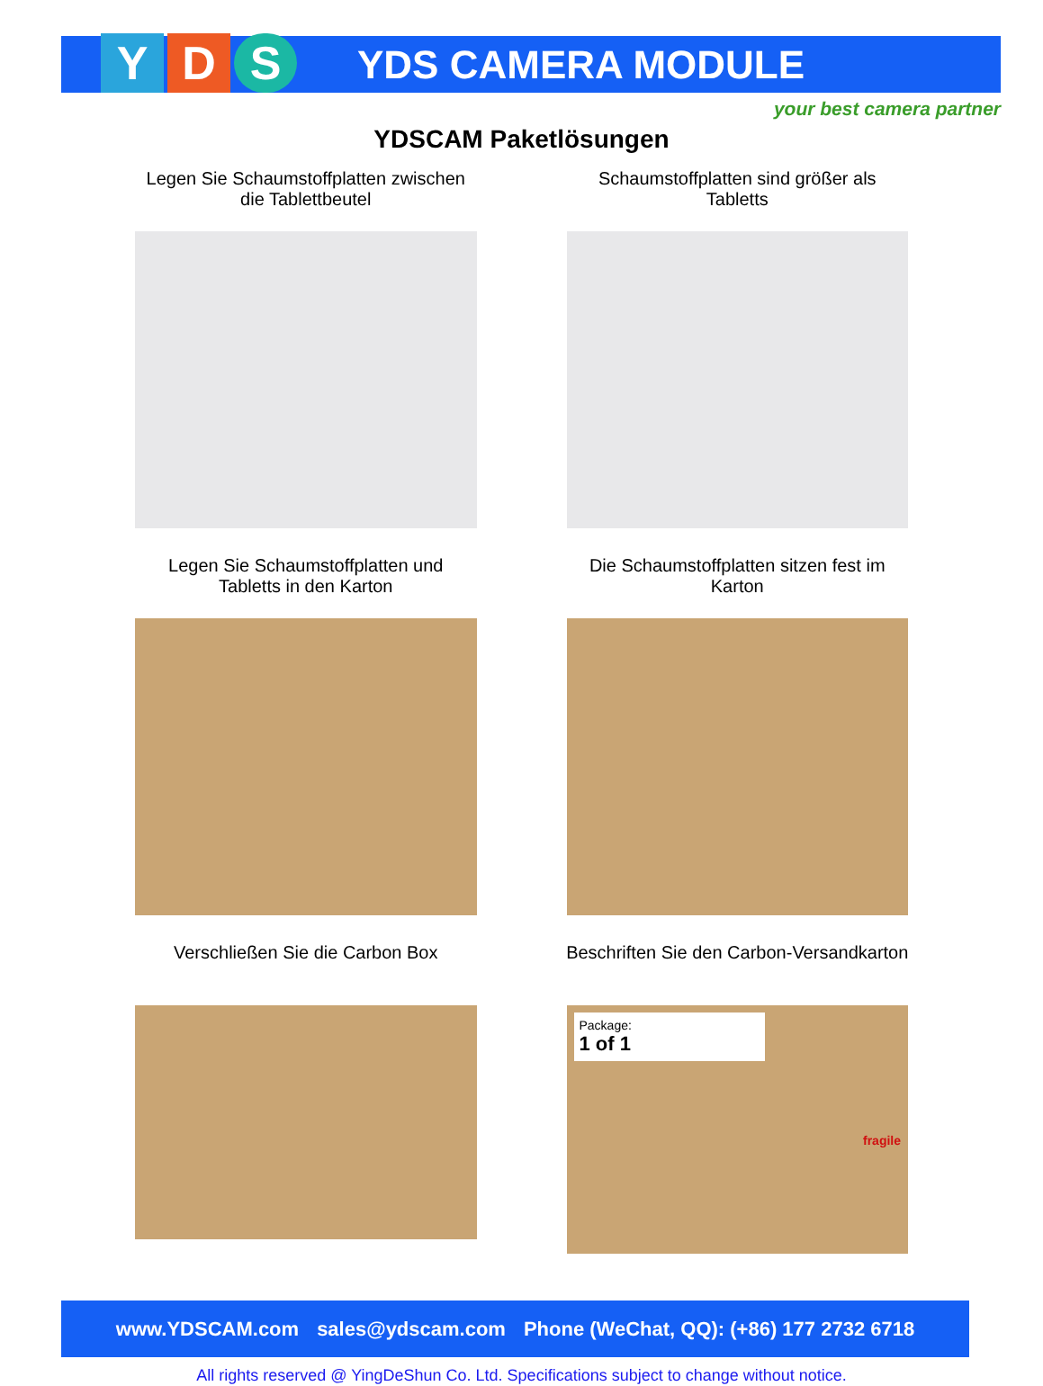Y D S
YDS CAMERA MODULE
your best camera partner
YDSCAM Paketlösungen
Legen Sie Schaumstoffplatten zwischen
die Tablettbeutel
Schaumstoffplatten sind größer als
Tabletts
Legen Sie Schaumstoffplatten und
Tabletts in den Karton
Die Schaumstoffplatten sitzen fest im
Karton
Verschließen Sie die Carbon Box
Beschriften Sie den Carbon-Versandkarton
Package:
1 of 1
fragile
www.YDSCAM.com sales@ydscam.com Phone (WeChat, QQ): (+86) 177 2732 6718
All rights reserved @ YingDeShun Co. Ltd. Specifications subject to change without notice.